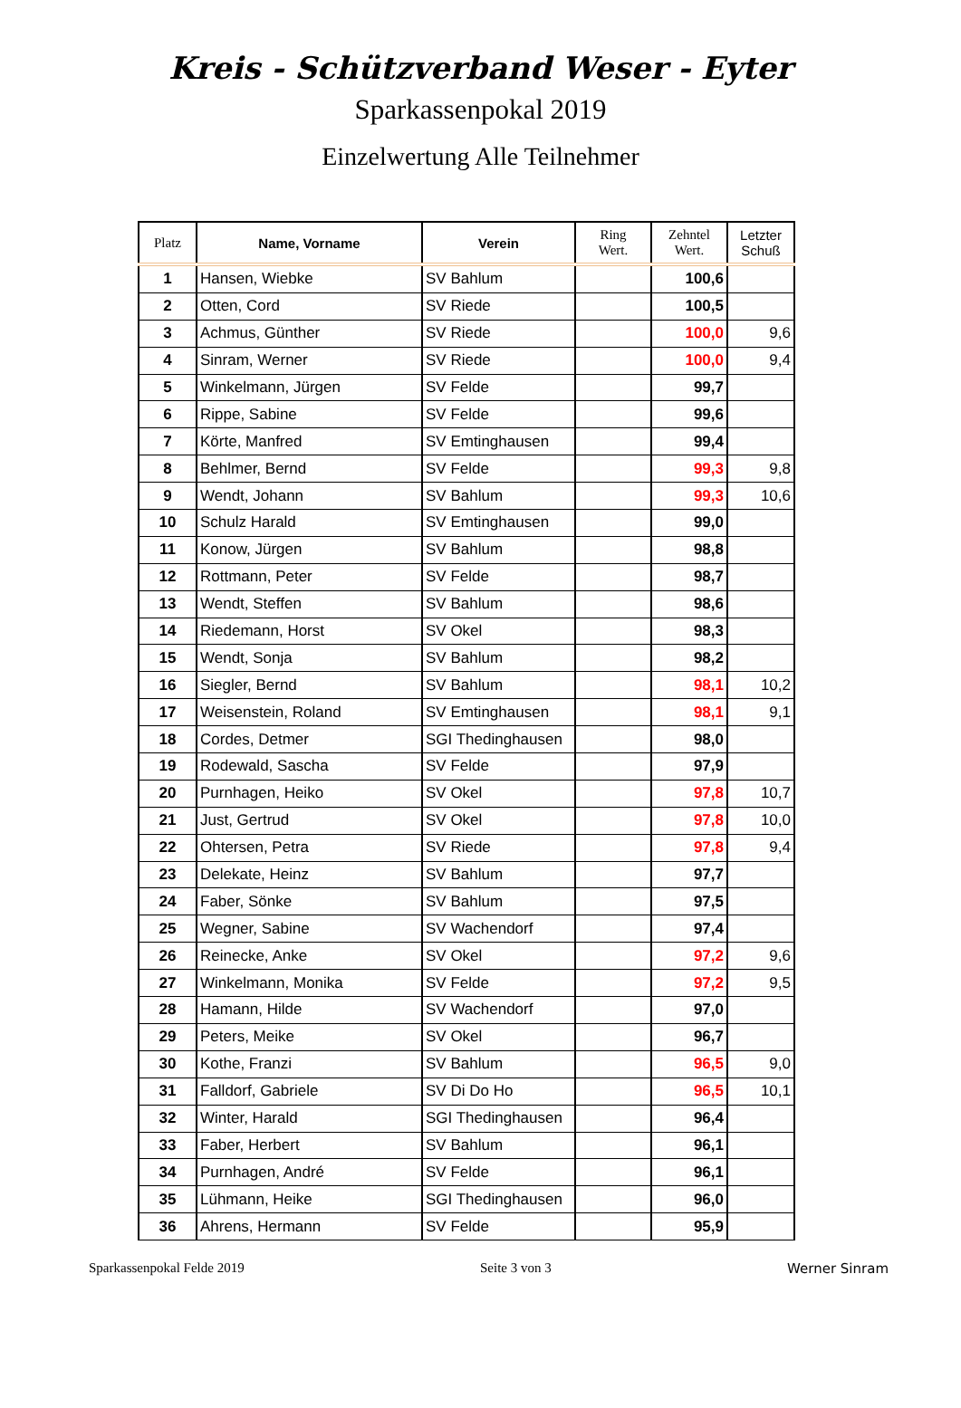Kreis - Schützverband Weser - Eyter
Sparkassenpokal 2019
Einzelwertung Alle Teilnehmer
| Platz | Name, Vorname | Verein | Ring Wert. | Zehntel Wert. | Letzter Schuß |
| --- | --- | --- | --- | --- | --- |
| 1 | Hansen, Wiebke | SV Bahlum | | 100,6 | |
| 2 | Otten, Cord | SV Riede | | 100,5 | |
| 3 | Achmus, Günther | SV Riede | | 100,0 | 9,6 |
| 4 | Sinram, Werner | SV Riede | | 100,0 | 9,4 |
| 5 | Winkelmann, Jürgen | SV Felde | | 99,7 | |
| 6 | Rippe, Sabine | SV Felde | | 99,6 | |
| 7 | Körte, Manfred | SV Emtinghausen | | 99,4 | |
| 8 | Behlmer, Bernd | SV Felde | | 99,3 | 9,8 |
| 9 | Wendt, Johann | SV Bahlum | | 99,3 | 10,6 |
| 10 | Schulz Harald | SV Emtinghausen | | 99,0 | |
| 11 | Konow, Jürgen | SV Bahlum | | 98,8 | |
| 12 | Rottmann, Peter | SV Felde | | 98,7 | |
| 13 | Wendt, Steffen | SV Bahlum | | 98,6 | |
| 14 | Riedemann, Horst | SV Okel | | 98,3 | |
| 15 | Wendt, Sonja | SV Bahlum | | 98,2 | |
| 16 | Siegler, Bernd | SV Bahlum | | 98,1 | 10,2 |
| 17 | Weisenstein, Roland | SV Emtinghausen | | 98,1 | 9,1 |
| 18 | Cordes, Detmer | SGI Thedinghausen | | 98,0 | |
| 19 | Rodewald, Sascha | SV Felde | | 97,9 | |
| 20 | Purnhagen, Heiko | SV Okel | | 97,8 | 10,7 |
| 21 | Just, Gertrud | SV Okel | | 97,8 | 10,0 |
| 22 | Ohtersen, Petra | SV Riede | | 97,8 | 9,4 |
| 23 | Delekate, Heinz | SV Bahlum | | 97,7 | |
| 24 | Faber, Sönke | SV Bahlum | | 97,5 | |
| 25 | Wegner, Sabine | SV Wachendorf | | 97,4 | |
| 26 | Reinecke, Anke | SV Okel | | 97,2 | 9,6 |
| 27 | Winkelmann, Monika | SV Felde | | 97,2 | 9,5 |
| 28 | Hamann, Hilde | SV Wachendorf | | 97,0 | |
| 29 | Peters, Meike | SV Okel | | 96,7 | |
| 30 | Kothe, Franzi | SV Bahlum | | 96,5 | 9,0 |
| 31 | Falldorf, Gabriele | SV Di Do Ho | | 96,5 | 10,1 |
| 32 | Winter, Harald | SGI Thedinghausen | | 96,4 | |
| 33 | Faber, Herbert | SV Bahlum | | 96,1 | |
| 34 | Purnhagen, André | SV Felde | | 96,1 | |
| 35 | Lühmann, Heike | SGI Thedinghausen | | 96,0 | |
| 36 | Ahrens, Hermann | SV Felde | | 95,9 | |
Sparkassenpokal Felde 2019 Seite 3 von 3 Werner Sinram